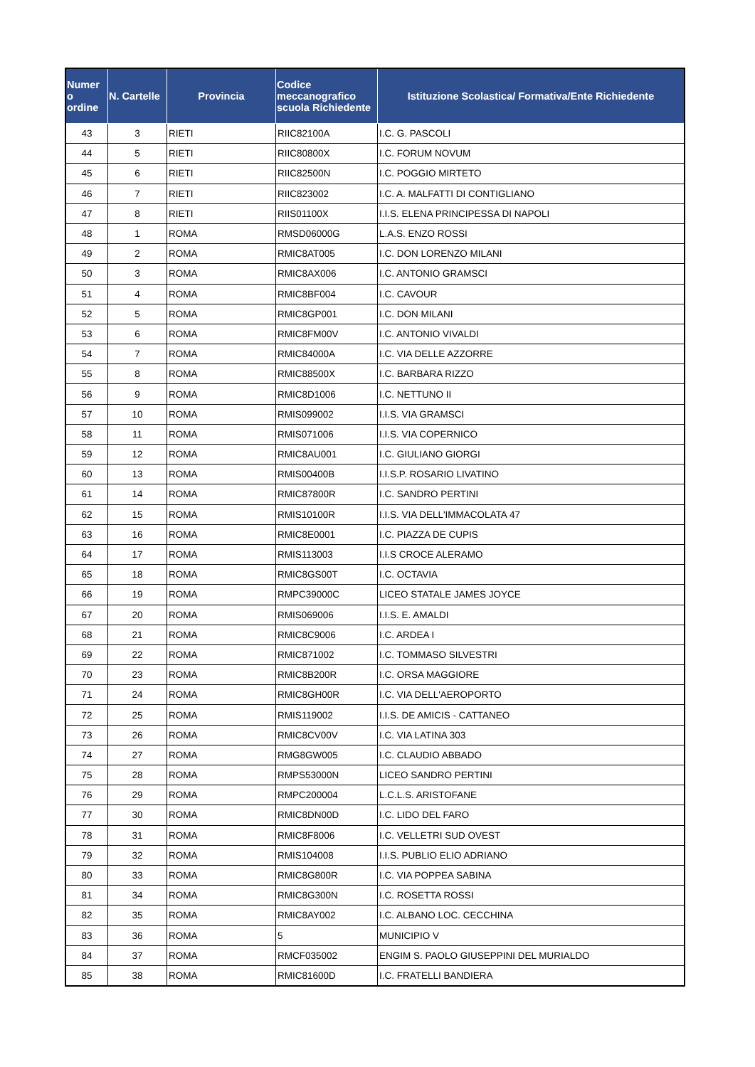| Numer o ordine | N. Cartelle | Provincia | Codice meccanografico scuola Richiedente | Istituzione Scolastica/ Formativa/Ente Richiedente |
| --- | --- | --- | --- | --- |
| 43 | 3 | RIETI | RIIC82100A | I.C. G. PASCOLI |
| 44 | 5 | RIETI | RIIC80800X | I.C. FORUM NOVUM |
| 45 | 6 | RIETI | RIIC82500N | I.C. POGGIO MIRTETO |
| 46 | 7 | RIETI | RIIC823002 | I.C. A. MALFATTI DI CONTIGLIANO |
| 47 | 8 | RIETI | RIIS01100X | I.I.S. ELENA PRINCIPESSA DI NAPOLI |
| 48 | 1 | ROMA | RMSD06000G | L.A.S. ENZO ROSSI |
| 49 | 2 | ROMA | RMIC8AT005 | I.C. DON LORENZO MILANI |
| 50 | 3 | ROMA | RMIC8AX006 | I.C. ANTONIO GRAMSCI |
| 51 | 4 | ROMA | RMIC8BF004 | I.C. CAVOUR |
| 52 | 5 | ROMA | RMIC8GP001 | I.C. DON MILANI |
| 53 | 6 | ROMA | RMIC8FM00V | I.C. ANTONIO VIVALDI |
| 54 | 7 | ROMA | RMIC84000A | I.C. VIA DELLE AZZORRE |
| 55 | 8 | ROMA | RMIC88500X | I.C. BARBARA RIZZO |
| 56 | 9 | ROMA | RMIC8D1006 | I.C. NETTUNO II |
| 57 | 10 | ROMA | RMIS099002 | I.I.S. VIA GRAMSCI |
| 58 | 11 | ROMA | RMIS071006 | I.I.S. VIA COPERNICO |
| 59 | 12 | ROMA | RMIC8AU001 | I.C. GIULIANO GIORGI |
| 60 | 13 | ROMA | RMIS00400B | I.I.S.P. ROSARIO LIVATINO |
| 61 | 14 | ROMA | RMIC87800R | I.C. SANDRO PERTINI |
| 62 | 15 | ROMA | RMIS10100R | I.I.S. VIA DELL'IMMACOLATA 47 |
| 63 | 16 | ROMA | RMIC8E0001 | I.C. PIAZZA DE CUPIS |
| 64 | 17 | ROMA | RMIS113003 | I.I.S CROCE ALERAMO |
| 65 | 18 | ROMA | RMIC8GS00T | I.C. OCTAVIA |
| 66 | 19 | ROMA | RMPC39000C | LICEO STATALE JAMES JOYCE |
| 67 | 20 | ROMA | RMIS069006 | I.I.S. E. AMALDI |
| 68 | 21 | ROMA | RMIC8C9006 | I.C. ARDEA I |
| 69 | 22 | ROMA | RMIC871002 | I.C. TOMMASO SILVESTRI |
| 70 | 23 | ROMA | RMIC8B200R | I.C. ORSA MAGGIORE |
| 71 | 24 | ROMA | RMIC8GH00R | I.C. VIA DELL'AEROPORTO |
| 72 | 25 | ROMA | RMIS119002 | I.I.S. DE AMICIS - CATTANEO |
| 73 | 26 | ROMA | RMIC8CV00V | I.C. VIA LATINA 303 |
| 74 | 27 | ROMA | RMG8GW005 | I.C. CLAUDIO ABBADO |
| 75 | 28 | ROMA | RMPS53000N | LICEO SANDRO PERTINI |
| 76 | 29 | ROMA | RMPC200004 | L.C.L.S. ARISTOFANE |
| 77 | 30 | ROMA | RMIC8DN00D | I.C. LIDO DEL FARO |
| 78 | 31 | ROMA | RMIC8F8006 | I.C. VELLETRI SUD OVEST |
| 79 | 32 | ROMA | RMIS104008 | I.I.S. PUBLIO ELIO ADRIANO |
| 80 | 33 | ROMA | RMIC8G800R | I.C. VIA POPPEA SABINA |
| 81 | 34 | ROMA | RMIC8G300N | I.C. ROSETTA ROSSI |
| 82 | 35 | ROMA | RMIC8AY002 | I.C. ALBANO LOC. CECCHINA |
| 83 | 36 | ROMA | 5 | MUNICIPIO V |
| 84 | 37 | ROMA | RMCF035002 | ENGIM S. PAOLO GIUSEPPINI DEL MURIALDO |
| 85 | 38 | ROMA | RMIC81600D | I.C. FRATELLI BANDIERA |